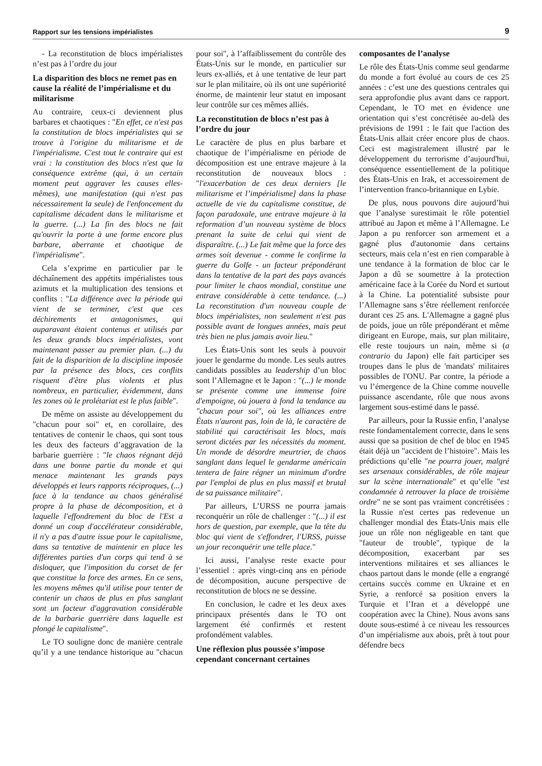Rapport sur les tensions impérialistes 9
- La reconstitution de blocs impérialistes n’est pas à l’ordre du jour
La disparition des blocs ne remet pas en cause la réalité de l’impérialisme et du militarisme
Au contraire, ceux-ci deviennent plus barbares et chaotiques : "En effet, ce n'est pas la constitution de blocs impérialistes qui se trouve à l'origine du militarisme et de l'impérialisme. C'est tout le contraire qui est vrai : la constitution des blocs n'est que la conséquence extrême (qui, à un certain moment peut aggraver les causes elles-mêmes), une manifestation (qui n'est pas nécessairement la seule) de l'enfoncement du capitalisme décadent dans le militarisme et la guerre. (...) La fin des blocs ne fait qu'ouvrir la porte à une forme encore plus barbare, aberrante et chaotique de l'impérialisme".
Cela s’exprime en particulier par le déchaînement des appétits impérialistes tous azimuts et la multiplication des tensions et conflits : "La différence avec la période qui vient de se terminer, c'est que ces déchirements et antagonismes, qui auparavant étaient contenus et utilisés par les deux grands blocs impérialistes, vont maintenant passer au premier plan. (...) du fait de la disparition de la discipline imposée par la présence des blocs, ces conflits risquent d'être plus violents et plus nombreux, en particulier, évidemment, dans les zones où le prolétariat est le plus faible".
De même on assiste au développement du "chacun pour soi" et, en corollaire, des tentatives de contenir le chaos, qui sont tous les deux des facteurs d’aggravation de la barbarie guerrière : "le chaos régnant déjà dans une bonne partie du monde et qui menace maintenant les grands pays développés et leurs rapports réciproques, (...) face à la tendance au chaos généralisé propre à la phase de décomposition, et à laquelle l'effondrement du bloc de l'Est a donné un coup d'accélérateur considérable, il n'y a pas d'autre issue pour le capitalisme, dans sa tentative de maintenir en place les différentes parties d'un corps qui tend à se disloquer, que l'imposition du corset de fer que constitue la force des armes. En ce sens, les moyens mêmes qu'il utilise pour tenter de contenir un chaos de plus en plus sanglant sont un facteur d'aggravation considérable de la barbarie guerrière dans laquelle est plongé le capitalisme".
Le TO souligne donc de manière centrale qu’il y a une tendance historique au "chacun pour soi", à l’affaiblissement du contrôle des États-Unis sur le monde, en particulier sur leurs ex-alliés, et à une tentative de leur part sur le plan militaire, où ils ont une supériorité énorme, de maintenir leur statut en imposant leur contrôle sur ces mêmes alliés.
La reconstitution de blocs n’est pas à l’ordre du jour
Le caractère de plus en plus barbare et chaotique de l’impérialisme en période de décomposition est une entrave majeure à la reconstitution de nouveaux blocs : "l'exacerbation de ces deux derniers [le militarisme et l’impérialisme] dans la phase actuelle de vie du capitalisme constitue, de façon paradoxale, une entrave majeure à la reformation d’un nouveau système de blocs prenant la suite de celui qui vient de disparaître. (...) Le fait même que la force des armes soit devenue - comme le confirme la guerre du Golfe - un facteur prépondérant dans la tentative de la part des pays avancés pour limiter le chaos mondial, constitue une entrave considérable à cette tendance. (...) La reconstitution d'un nouveau couple de blocs impérialistes, non seulement n'est pas possible avant de longues années, mais peut très bien ne plus jamais avoir lieu."
Les États-Unis sont les seuls à pouvoir jouer le gendarme du monde. Les seuls autres candidats possibles au leadership d’un bloc sont l’Allemagne et le Japon : "(...) le monde se présente comme une immense foire d'empoigne, où jouera à fond la tendance au "chacun pour soi", où les alliances entre États n'auront pas, loin de là, le caractère de stabilité qui caractérisait les blocs, mais seront dictées par les nécessités du moment. Un monde de désordre meurtrier, de chaos sanglant dans lequel le gendarme américain tentera de faire régner un minimum d'ordre par l'emploi de plus en plus massif et brutal de sa puissance militaire".
Par ailleurs, L’URSS ne pourra jamais reconquérir un rôle de challenger : "(...) il est hors de question, par exemple, que la tête du bloc qui vient de s'effondrer, l'URSS, puisse un jour reconquérir une telle place."
Ici aussi, l’analyse reste exacte pour l’essentiel : après vingt-cinq ans en période de décomposition, aucune perspective de reconstitution de blocs ne se dessine.
En conclusion, le cadre et les deux axes principaux présentés dans le TO ont largement été confirmés et restent profondément valables.
Une réflexion plus poussée s’impose cependant concernant certaines composantes de l’analyse
Le rôle des États-Unis comme seul gendarme du monde a fort évolué au cours de ces 25 années : c’est une des questions centrales qui sera approfondie plus avant dans ce rapport. Cependant, le TO met en évidence une orientation qui s’est concrétisée au-delà des prévisions de 1991 : le fait que l'action des États-Unis allait créer encore plus de chaos. Ceci est magistralement illustré par le développement du terrorisme d’aujourd'hui, conséquence essentiellement de la politique des États-Unis en Irak, et accessoirement de l’intervention franco-britannique en Lybie.
De plus, nous pouvons dire aujourd’hui que l’analyse surestimait le rôle potentiel attribué au Japon et même à l’Allemagne. Le Japon a pu renforcer son armement et a gagné plus d'autonomie dans certains secteurs, mais cela n’est en rien comparable à une tendance à la formation de bloc car le Japon a dû se soumettre à la protection américaine face à la Corée du Nord et surtout à la Chine. La potentialité subsiste pour l’Allemagne sans s’être réellement renforcée durant ces 25 ans. L'Allemagne a gagné plus de poids, joue un rôle prépondérant et même dirigeant en Europe, mais, sur plan militaire, elle reste toujours un nain, même si (a contrario du Japon) elle fait participer ses troupes dans le plus de 'mandats' militaires possibles de l'ONU. Par contre, la période a vu l’émergence de la Chine comme nouvelle puissance ascendante, rôle que nous avons largement sous-estimé dans le passé.
Par ailleurs, pour la Russie enfin, l’analyse reste fondamentalement correcte, dans le sens aussi que sa position de chef de bloc en 1945 était déjà un "accident de l’histoire". Mais les prédictions qu’elle "ne pourra jouer, malgré ses arsenaux considérables, de rôle majeur sur la scène internationale" et qu’elle "est condamnée à retrouver la place de troisième ordre" ne se sont pas vraiment concrétisées : la Russie n'est certes pas redevenue un challenger mondial des États-Unis mais elle joue un rôle non négligeable en tant que "fauteur de trouble", typique de la décomposition, exacerbant par ses interventions militaires et ses alliances le chaos partout dans le monde (elle a engrangé certains succès comme en Ukraine et en Syrie, a renforcé sa position envers la Turquie et l’Iran et a développé une coopération avec la Chine). Nous avons sans doute sous-estimé à ce niveau les ressources d’un impérialisme aux abois, prêt à tout pour défendre becs